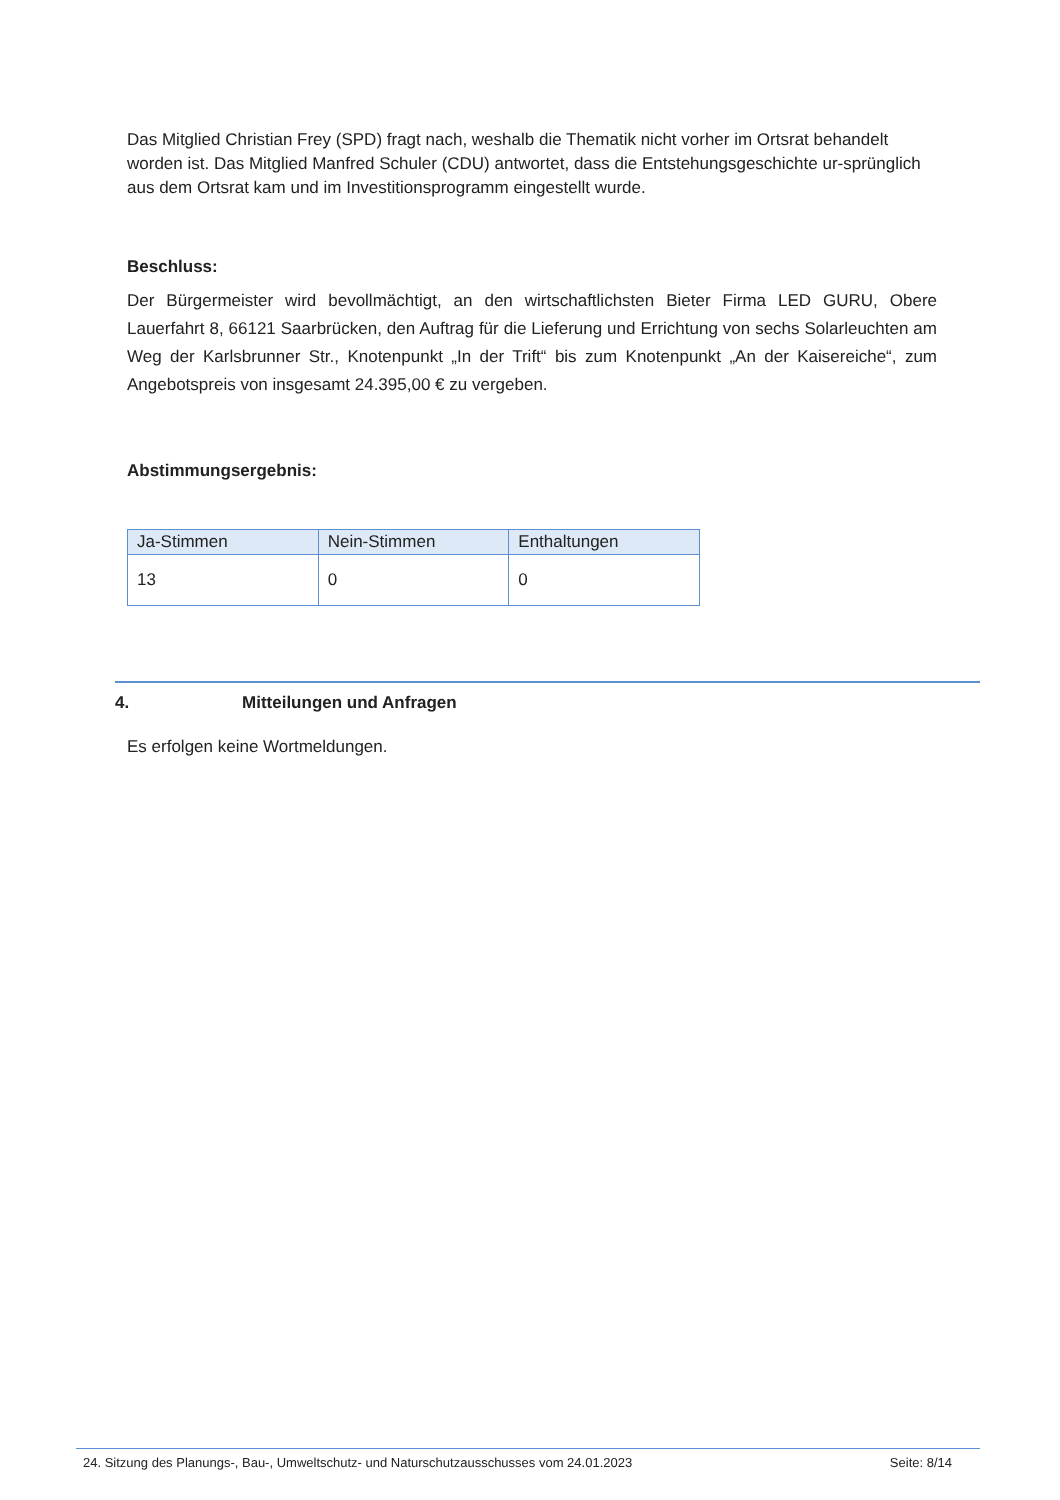Das Mitglied Christian Frey (SPD) fragt nach, weshalb die Thematik nicht vorher im Ortsrat behandelt worden ist. Das Mitglied Manfred Schuler (CDU) antwortet, dass die Entstehungsgeschichte ur-sprünglich aus dem Ortsrat kam und im Investitionsprogramm eingestellt wurde.
Beschluss:
Der Bürgermeister wird bevollmächtigt, an den wirtschaftlichsten Bieter Firma LED GURU, Obere Lauerfahrt 8, 66121 Saarbrücken, den Auftrag für die Lieferung und Errichtung von sechs Solarleuchten am Weg der Karlsbrunner Str., Knotenpunkt „In der Trift“ bis zum Knotenpunkt „An der Kaisereiche“, zum Angebotspreis von insgesamt 24.395,00 € zu vergeben.
Abstimmungsergebnis:
| Ja-Stimmen | Nein-Stimmen | Enthaltungen |
| --- | --- | --- |
| 13 | 0 | 0 |
4. Mitteilungen und Anfragen
Es erfolgen keine Wortmeldungen.
24. Sitzung des Planungs-, Bau-, Umweltschutz- und Naturschutzausschusses vom 24.01.2023 Seite: 8/14